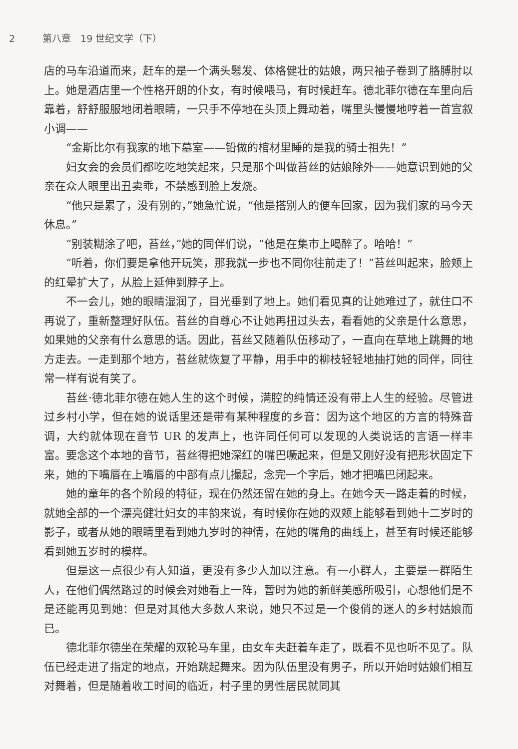2 第八章　19 世纪文学（下）
店的马车沿道而来，赶车的是一个满头鬈发、体格健壮的姑娘，两只袖子卷到了胳膊肘以上。她是酒店里一个性格开朗的仆女，有时候喂马，有时候赶车。德北菲尔德在车里向后靠着，舒舒服服地闭着眼睛，一只手不停地在头顶上舞动着，嘴里头慢慢地哼着一首宣叙小调——
“金斯比尔有我家的地下墓室——铅做的棺材里睡的是我的骑士祖先！”
妇女会的会员们都吃吃地笑起来，只是那个叫做苔丝的姑娘除外——她意识到她的父亲在众人眼里出丑卖乖，不禁感到脸上发烧。
“他只是累了，没有别的，”她急忙说，“他是搭别人的便车回家，因为我们家的马今天休息。”
“别装糊涂了吧，苔丝，”她的同伴们说，“他是在集市上喝醉了。哈哈！”
“听着，你们要是拿他开玩笑，那我就一步也不同你往前走了！”苔丝叫起来，脸颊上的红晕扩大了，从脸上延伸到脖子上。
不一会儿，她的眼睛湿润了，目光垂到了地上。她们看见真的让她难过了，就住口不再说了，重新整理好队伍。苔丝的自尊心不让她再扭过头去，看看她的父亲是什么意思，如果她的父亲有什么意思的话。因此，苔丝又随着队伍移动了，一直向在草地上跳舞的地方走去。一走到那个地方，苔丝就恢复了平静，用手中的柳枝轻轻地抽打她的同伴，同往常一样有说有笑了。
苔丝·德北菲尔德在她人生的这个时候，满腔的纯情还没有带上人生的经验。尽管进过乡村小学，但在她的说话里还是带有某种程度的乡音：因为这个地区的方言的特殊音调，大约就体现在音节 UR 的发声上，也许同任何可以发现的人类说话的言语一样丰富。要念这个本地的音节，苔丝得把她深红的嘴巴噘起来，但是又刚好没有把形状固定下来，她的下嘴唇在上嘴唇的中部有点儿撮起，念完一个字后，她才把嘴巴闭起来。
她的童年的各个阶段的特征，现在仍然还留在她的身上。在她今天一路走着的时候，就她全部的一个漂亮健壮妇女的丰韵来说，有时候你在她的双颊上能够看到她十二岁时的影子，或者从她的眼睛里看到她九岁时的神情，在她的嘴角的曲线上，甚至有时候还能够看到她五岁时的模样。
但是这一点很少有人知道，更没有多少人加以注意。有一小群人，主要是一群陌生人，在他们偶然路过的时候会对她看上一阵，暂时为她的新鲜美感所吸引，心想他们是不是还能再见到她：但是对其他大多数人来说，她只不过是一个俊俏的迷人的乡村姑娘而已。
德北菲尔德坐在荣耀的双轮马车里，由女车夫赶着车走了，既看不见也听不见了。队伍已经走进了指定的地点，开始跳起舞来。因为队伍里没有男子，所以开始时姑娘们相互对舞着，但是随着收工时间的临近，村子里的男性居民就同其